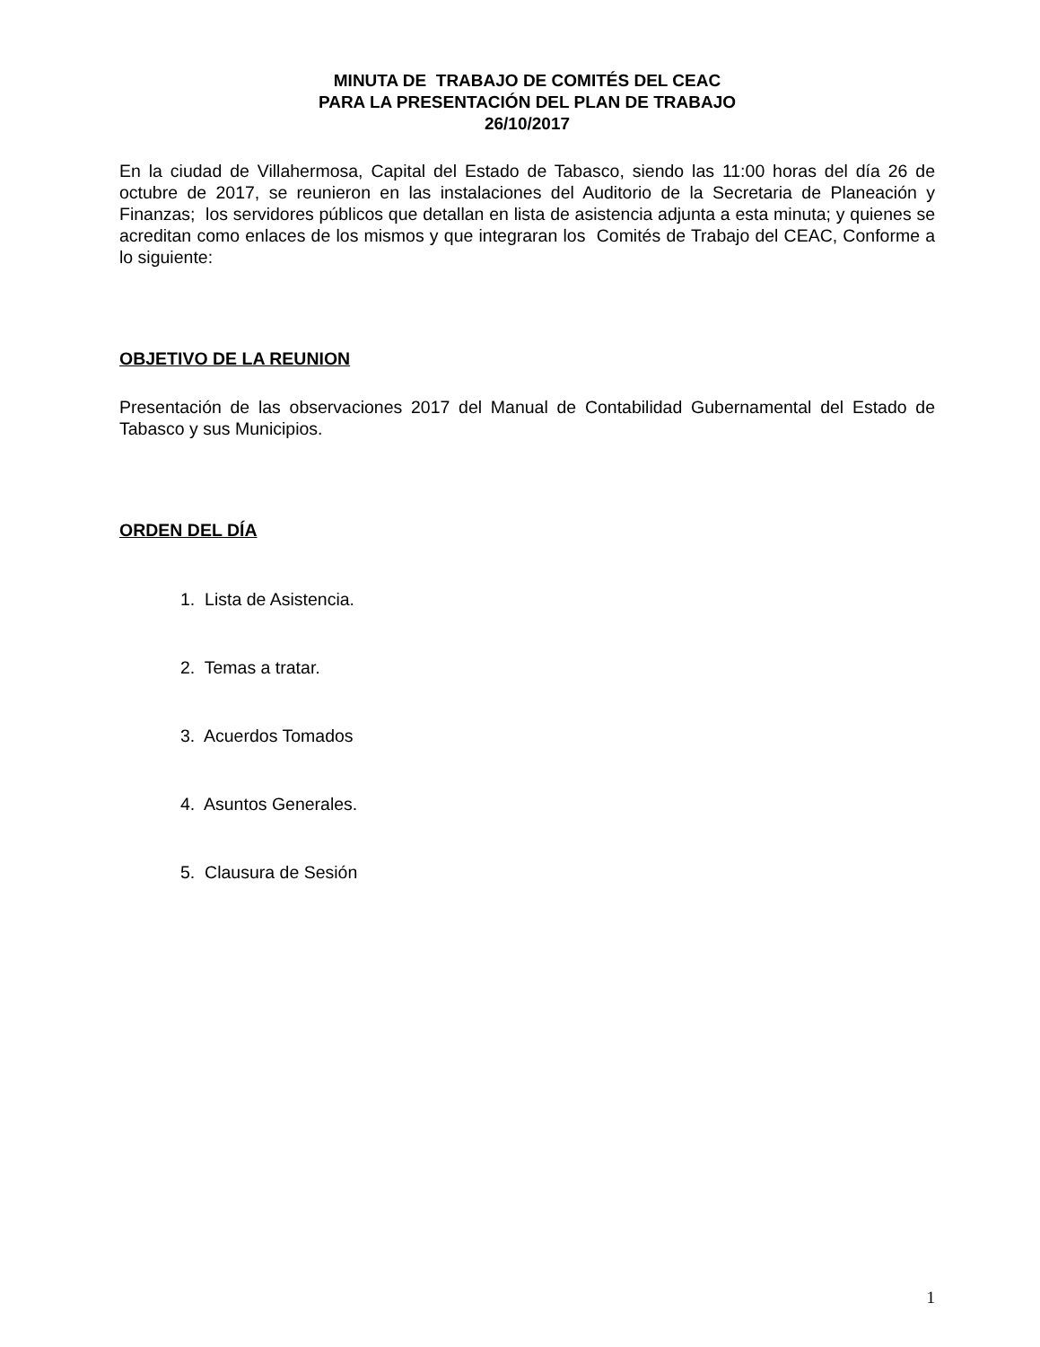MINUTA DE TRABAJO DE COMITÉS DEL CEAC
PARA LA PRESENTACIÓN DEL PLAN DE TRABAJO
26/10/2017
En la ciudad de Villahermosa, Capital del Estado de Tabasco, siendo las 11:00 horas del día 26 de octubre de 2017, se reunieron en las instalaciones del Auditorio de la Secretaria de Planeación y Finanzas; los servidores públicos que detallan en lista de asistencia adjunta a esta minuta; y quienes se acreditan como enlaces de los mismos y que integraran los Comités de Trabajo del CEAC, Conforme a lo siguiente:
OBJETIVO DE LA REUNION
Presentación de las observaciones 2017 del Manual de Contabilidad Gubernamental del Estado de Tabasco y sus Municipios.
ORDEN DEL DÍA
1. Lista de Asistencia.
2. Temas a tratar.
3. Acuerdos Tomados
4. Asuntos Generales.
5. Clausura de Sesión
1